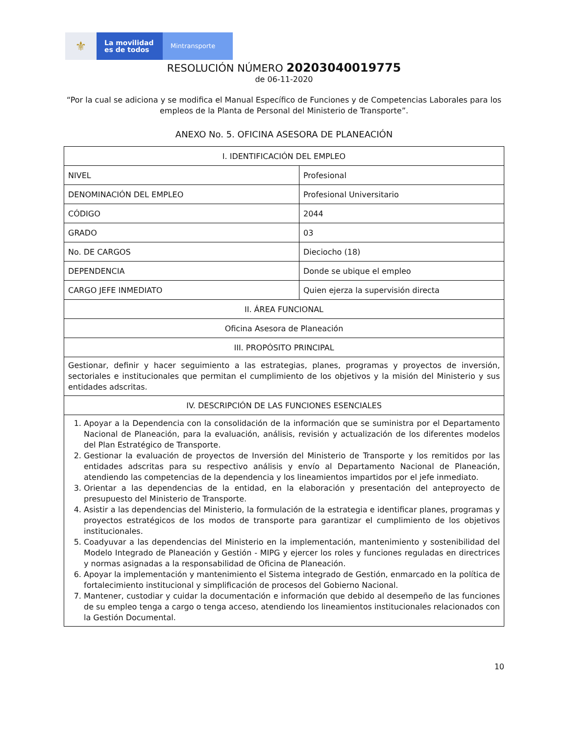⚜
La movilidad
es de todos
Mintransporte
RESOLUCIÓN NÚMERO 20203040019775
de 06-11-2020
“Por la cual se adiciona y se modifica el Manual Específico de Funciones y de Competencias Laborales para los empleos de la Planta de Personal del Ministerio de Transporte”.
ANEXO No. 5. OFICINA ASESORA DE PLANEACIÓN
| I. IDENTIFICACIÓN DEL EMPLEO | |
| NIVEL | Profesional |
| DENOMINACIÓN DEL EMPLEO | Profesional Universitario |
| CÓDIGO | 2044 |
| GRADO | 03 |
| No. DE CARGOS | Dieciocho (18) |
| DEPENDENCIA | Donde se ubique el empleo |
| CARGO JEFE INMEDIATO | Quien ejerza la supervisión directa |
| II. ÁREA FUNCIONAL | |
| Oficina Asesora de Planeación | |
| III. PROPÓSITO PRINCIPAL | |
| Gestionar, definir y hacer seguimiento a las estrategias, planes, programas y proyectos de inversión, sectoriales e institucionales que permitan el cumplimiento de los objetivos y la misión del Ministerio y sus entidades adscritas. | |
| IV. DESCRIPCIÓN DE LAS FUNCIONES ESENCIALES | |
| 1. Apoyar a la Dependencia con la consolidación de la información que se suministra por el Departamento Nacional de Planeación, para la evaluación, análisis, revisión y actualización de los diferentes modelos del Plan Estratégico de Transporte. 2. Gestionar la evaluación de proyectos de Inversión del Ministerio de Transporte y los remitidos por las entidades adscritas para su respectivo análisis y envío al Departamento Nacional de Planeación, atendiendo las competencias de la dependencia y los lineamientos impartidos por el jefe inmediato. 3. Orientar a las dependencias de la entidad, en la elaboración y presentación del anteproyecto de presupuesto del Ministerio de Transporte. 4. Asistir a las dependencias del Ministerio, la formulación de la estrategia e identificar planes, programas y proyectos estratégicos de los modos de transporte para garantizar el cumplimiento de los objetivos institucionales. 5. Coadyuvar a las dependencias del Ministerio en la implementación, mantenimiento y sostenibilidad del Modelo Integrado de Planeación y Gestión - MIPG y ejercer los roles y funciones reguladas en directrices y normas asignadas a la responsabilidad de Oficina de Planeación. 6. Apoyar la implementación y mantenimiento el Sistema integrado de Gestión, enmarcado en la política de fortalecimiento institucional y simplificación de procesos del Gobierno Nacional. 7. Mantener, custodiar y cuidar la documentación e información que debido al desempeño de las funciones de su empleo tenga a cargo o tenga acceso, atendiendo los lineamientos institucionales relacionados con la Gestión Documental. | |
10